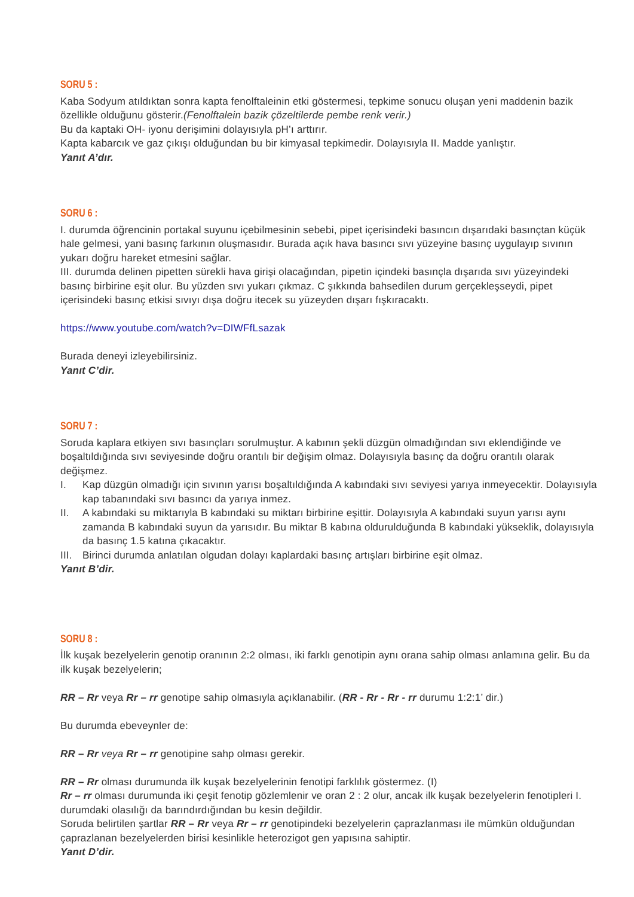SORU 5 :
Kaba Sodyum atıldıktan sonra kapta fenolftaleinin etki göstermesi, tepkime sonucu oluşan yeni maddenin bazik özellikle olduğunu gösterir.(Fenolftalein bazik çözeltilerde pembe renk verir.)
Bu da kaptaki OH- iyonu derişimini dolayısıyla pH’ı arttırır.
Kapta kabarcık ve gaz çıkışı olduğundan bu bir kimyasal tepkimedir. Dolayısıyla II. Madde yanlıştır.
Yanıt A’dır.
SORU 6 :
I. durumda öğrencinin portakal suyunu içebilmesinin sebebi, pipet içerisindeki basıncın dışarıdaki basınçtan küçük hale gelmesi, yani basınç farkının oluşmasıdır. Burada açık hava basıncı sıvı yüzeyine basınç uygulayıp sıvının yukarı doğru hareket etmesini sağlar.
III. durumda delinen pipetten sürekli hava girişi olacağından, pipetin içindeki basınçla dışarıda sıvı yüzeyindeki basınç birbirine eşit olur. Bu yüzden sıvı yukarı çıkmaz. C şıkkında bahsedilen durum gerçekleşseydi, pipet içerisindeki basınç etkisi sıvıyı dışa doğru itecek su yüzeyden dışarı fışkıracaktı.
https://www.youtube.com/watch?v=DIWFfLsazak
Burada deneyi izleyebilirsiniz.
Yanıt C’dir.
SORU 7 :
Soruda kaplara etkiyen sıvı basınçları sorulmuştur. A kabının şekli düzgün olmadığından sıvı eklendiğinde ve boşaltıldığında sıvı seviyesinde doğru orantılı bir değişim olmaz. Dolayısıyla basınç da doğru orantılı olarak değişmez.
I. Kap düzgün olmadığı için sıvının yarısı boşaltıldığında A kabındaki sıvı seviyesi yarıya inmeyecektir. Dolayısıyla kap tabanındaki sıvı basıncı da yarıya inmez.
II. A kabındaki su miktarıyla B kabındaki su miktarı birbirine eşittir. Dolayısıyla A kabındaki suyun yarısı aynı zamanda B kabındaki suyun da yarısıdır. Bu miktar B kabına oldurulduğunda B kabındaki yükseklik, dolayısıyla da basınç 1.5 katına çıkacaktır.
III. Birinci durumda anlatılan olgudan dolayı kaplardaki basınç artışları birbirine eşit olmaz.
Yanıt B’dir.
SORU 8 :
İlk kuşak bezelyelerin genotip oranının 2:2 olması, iki farklı genotipin aynı orana sahip olması anlamına gelir. Bu da ilk kuşak bezelyelerin;
RR – Rr veya Rr – rr genotipe sahip olmasıyla açıklanabilir. (RR - Rr - Rr - rr durumu 1:2:1’ dir.)
Bu durumda ebeveynler de:
RR – Rr veya Rr – rr genotipine sahp olması gerekir.
RR – Rr olması durumunda ilk kuşak bezelyelerinin fenotipi farklılık göstermez. (I)
Rr – rr olması durumunda iki çeşit fenotip gözlemlenir ve oran 2 : 2 olur, ancak ilk kuşak bezelyelerin fenotipleri I. durumdaki olasılığı da barındırdığından bu kesin değildir.
Soruda belirtilen şartlar RR – Rr veya Rr – rr genotipindeki bezelyelerin çaprazlanması ile mümkün olduğundan çaprazlanan bezelyelerden birisi kesinlikle heterozigot gen yapısına sahiptir.
Yanıt D’dir.